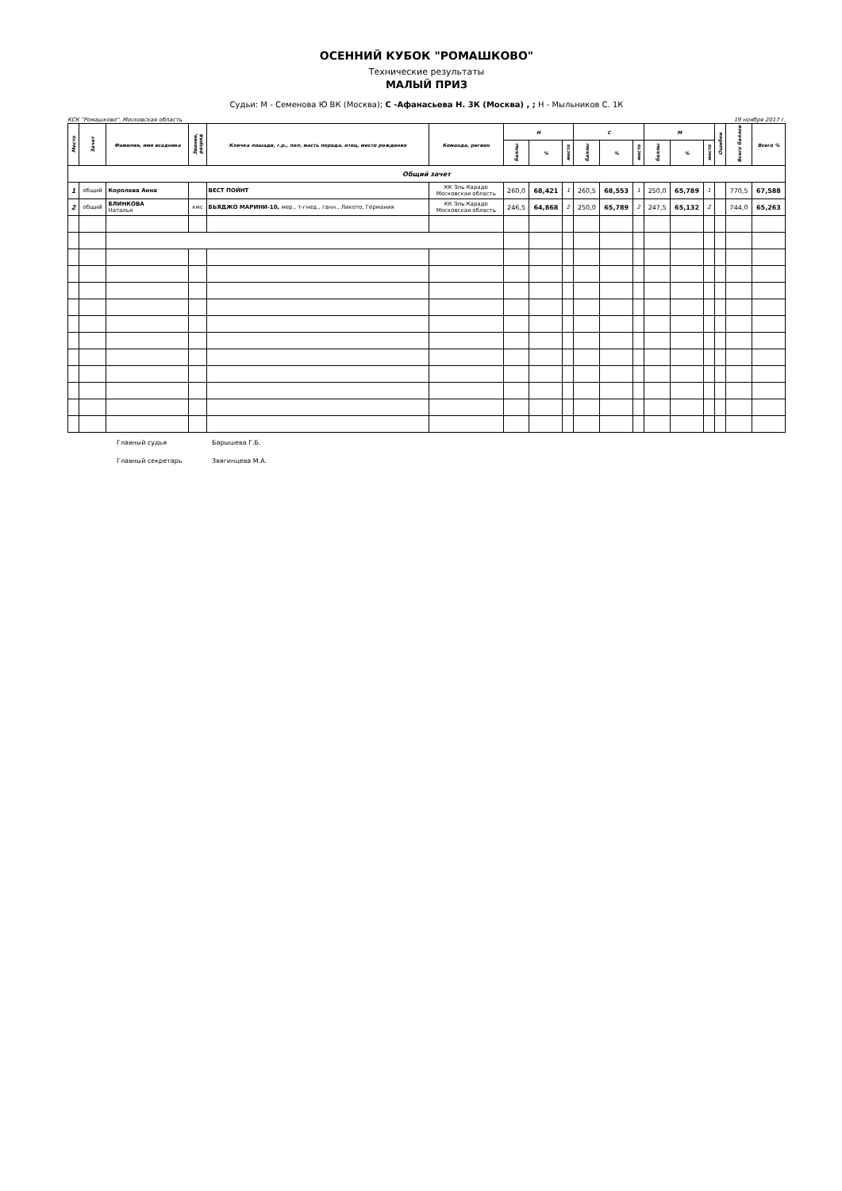ОСЕННИЙ КУБОК "РОМАШКОВО"
Технические результаты
МАЛЫЙ ПРИЗ
Судьи: М - Семенова Ю ВК (Москва); С -Афанасьева Н. 3К (Москва) , ; Н - Мыльников С. 1К
КСК "Ромашково", Московская область 19 ноября 2017 г.
| Место | Зачет | Фамилия, имя всадника | Звание, разряд | Кличка лошади, г.р., пол, масть порода, отец, место рождения | Команда, регион | Н | | | С | | | М | | | Ошибки | Всего баллов | Всего % |
| --- | --- | --- | --- | --- | --- | --- | --- | --- | --- | --- | --- | --- | --- | --- | --- | --- | --- |
| | | | | | | баллы | % | место | баллы | % | место | баллы | % | место | | | |
| Общий зачет | | | | | | | | | | | | | | | | | |
| 1 | общий | Королева Анна | | ВЕСТ ПОЙНТ | КК Эль Карадо Московская область | 260,0 | 68,421 | 1 | 260,5 | 68,553 | 1 | 250,0 | 65,789 | 1 | | 770,5 | 67,588 |
| 2 | общий | БЛИНКОВА Наталья | кмс | БЬЯДЖО МАРИНИ-10, мер., т-гнед., ганн., Ликото, Германия | КК Эль Карадо Московская область | 246,5 | 64,868 | 2 | 250,0 | 65,789 | 2 | 247,5 | 65,132 | 2 | | 744,0 | 65,263 |
Главный судья Барышева Г.Б.
Главный секретарь Звягинцева М.А.